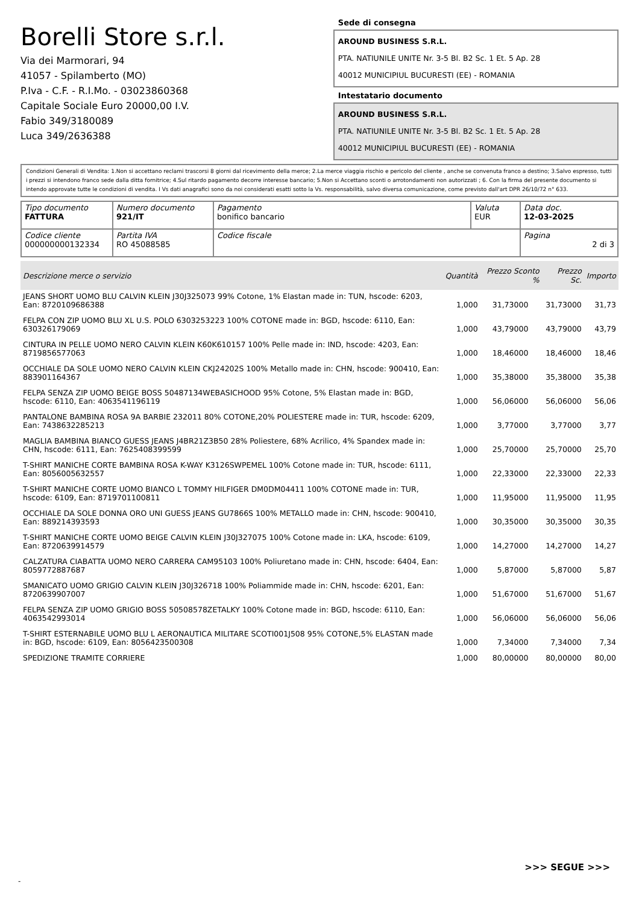Borelli Store s.r.l.
Via dei Marmorari, 94
41057 - Spilamberto (MO)
P.Iva - C.F. - R.I.Mo. - 03023860368
Capitale Sociale Euro 20000,00 I.V.
Fabio 349/3180089
Luca 349/2636388
Sede di consegna
AROUND BUSINESS S.R.L.
PTA. NATIUNILE UNITE Nr. 3-5 Bl. B2 Sc. 1 Et. 5 Ap. 28
40012 MUNICIPIUL BUCURESTI (EE) - ROMANIA
Intestatario documento
AROUND BUSINESS S.R.L.
PTA. NATIUNILE UNITE Nr. 3-5 Bl. B2 Sc. 1 Et. 5 Ap. 28
40012 MUNICIPIUL BUCURESTI (EE) - ROMANIA
Condizioni Generali di Vendita: 1.Non si accettano reclami trascorsi 8 giorni dal ricevimento della merce; 2.La merce viaggia rischio e pericolo del cliente , anche se convenuta franco a destino; 3.Salvo espresso, tutti i prezzi si intendono franco sede dalla ditta fornitrice; 4.Sul ritardo pagamento decorre interesse bancario; 5.Non si Accettano sconti o arrotondamenti non autorizzati ; 6. Con la firma del presente documento si intendo approvate tutte le condizioni di vendita. I Vs dati anagrafici sono da noi considerati esatti sotto la Vs. responsabilità, salvo diversa comunicazione, come previsto dall'art DPR 26/10/72 n° 633.
| Tipo documento FATTURA | Numero documento 921/IT | Pagamento bonifico bancario | Valuta EUR | Data doc. 12-03-2025 |
| Codice cliente 000000000132334 | Partita IVA RO 45088585 | Codice fiscale | | Pagina 2 di 3 |
| Descrizione merce o servizio | Quantità | Prezzo Sconto % | Prezzo Sc. | Importo |
| --- | --- | --- | --- | --- |
| JEANS SHORT UOMO BLU CALVIN KLEIN J30J325073 99% Cotone, 1% Elastan made in: TUN, hscode: 6203, Ean: 8720109686388 | 1,000 | 31,73000 | 31,73000 | 31,73 |
| FELPA CON ZIP UOMO BLU XL U.S. POLO 6303253223 100% COTONE made in: BGD, hscode: 6110, Ean: 630326179069 | 1,000 | 43,79000 | 43,79000 | 43,79 |
| CINTURA IN PELLE UOMO NERO CALVIN KLEIN K60K610157 100% Pelle made in: IND, hscode: 4203, Ean: 8719856577063 | 1,000 | 18,46000 | 18,46000 | 18,46 |
| OCCHIALE DA SOLE UOMO NERO CALVIN KLEIN CKJ24202S 100% Metallo made in: CHN, hscode: 900410, Ean: 883901164367 | 1,000 | 35,38000 | 35,38000 | 35,38 |
| FELPA SENZA ZIP UOMO BEIGE BOSS 50487134WEBASICHOOD 95% Cotone, 5% Elastan made in: BGD, hscode: 6110, Ean: 4063541196119 | 1,000 | 56,06000 | 56,06000 | 56,06 |
| PANTALONE BAMBINA ROSA 9A BARBIE 232011 80% COTONE,20% POLIESTERE made in: TUR, hscode: 6209, Ean: 7438632285213 | 1,000 | 3,77000 | 3,77000 | 3,77 |
| MAGLIA BAMBINA BIANCO GUESS JEANS J4BR21Z3B50 28% Poliestere, 68% Acrilico, 4% Spandex made in: CHN, hscode: 6111, Ean: 7625408399599 | 1,000 | 25,70000 | 25,70000 | 25,70 |
| T-SHIRT MANICHE CORTE BAMBINA ROSA K-WAY K3126SWPEMEL 100% Cotone made in: TUR, hscode: 6111, Ean: 8056005632557 | 1,000 | 22,33000 | 22,33000 | 22,33 |
| T-SHIRT MANICHE CORTE UOMO BIANCO L TOMMY HILFIGER DM0DM04411 100% COTONE made in: TUR, hscode: 6109, Ean: 8719701100811 | 1,000 | 11,95000 | 11,95000 | 11,95 |
| OCCHIALE DA SOLE DONNA ORO UNI GUESS JEANS GU7866S 100% METALLO made in: CHN, hscode: 900410, Ean: 889214393593 | 1,000 | 30,35000 | 30,35000 | 30,35 |
| T-SHIRT MANICHE CORTE UOMO BEIGE CALVIN KLEIN J30J327075 100% Cotone made in: LKA, hscode: 6109, Ean: 8720639914579 | 1,000 | 14,27000 | 14,27000 | 14,27 |
| CALZATURA CIABATTA UOMO NERO CARRERA CAM95103 100% Poliuretano made in: CHN, hscode: 6404, Ean: 8059772887687 | 1,000 | 5,87000 | 5,87000 | 5,87 |
| SMANICATO UOMO GRIGIO CALVIN KLEIN J30J326718 100% Poliammide made in: CHN, hscode: 6201, Ean: 8720639907007 | 1,000 | 51,67000 | 51,67000 | 51,67 |
| FELPA SENZA ZIP UOMO GRIGIO BOSS 50508578ZETALKY 100% Cotone made in: BGD, hscode: 6110, Ean: 4063542993014 | 1,000 | 56,06000 | 56,06000 | 56,06 |
| T-SHIRT ESTERNABILE UOMO BLU L AERONAUTICA MILITARE SCOTI001J508 95% COTONE,5% ELASTAN made in: BGD, hscode: 6109, Ean: 8056423500308 | 1,000 | 7,34000 | 7,34000 | 7,34 |
| SPEDIZIONE TRAMITE CORRIERE | 1,000 | 80,00000 | 80,00000 | 80,00 |
>>> SEGUE >>>
-